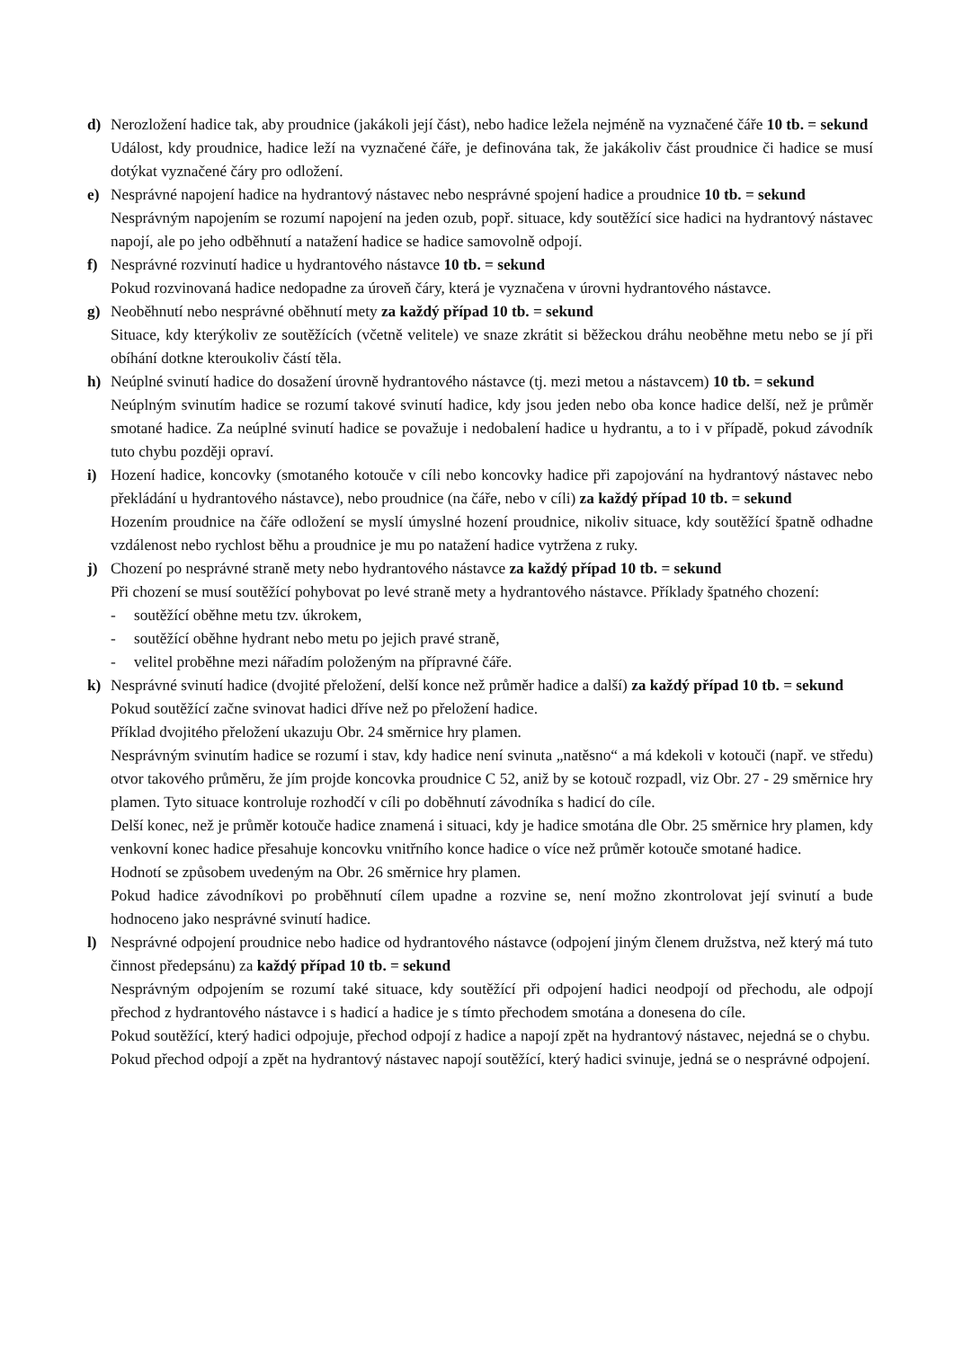d) Nerozložení hadice tak, aby proudnice (jakákoli její část), nebo hadice ležela nejméně na vyznačené čáře 10 tb. = sekund
Událost, kdy proudnice, hadice leží na vyznačené čáře, je definována tak, že jakákoliv část proudnice či hadice se musí dotýkat vyznačené čáry pro odložení.
e) Nesprávné napojení hadice na hydrantový nástavec nebo nesprávné spojení hadice a proudnice 10 tb. = sekund
Nesprávným napojením se rozumí napojení na jeden ozub, popř. situace, kdy soutěžící sice hadici na hydrantový nástavec napojí, ale po jeho odběhnutí a natažení hadice se hadice samovolně odpojí.
f) Nesprávné rozvinutí hadice u hydrantového nástavce 10 tb. = sekund
Pokud rozvinovaná hadice nedopadne za úroveň čáry, která je vyznačena v úrovni hydrantového nástavce.
g) Neoběhnutí nebo nesprávné oběhnutí mety za každý případ 10 tb. = sekund
Situace, kdy kterýkoliv ze soutěžících (včetně velitele) ve snaze zkrátit si běžeckou dráhu neoběhne metu nebo se jí při obíhání dotkne kteroukoliv částí těla.
h) Neúplné svinutí hadice do dosažení úrovně hydrantového nástavce (tj. mezi metou a nástavcem) 10 tb. = sekund
Neúplným svinutím hadice se rozumí takové svinutí hadice, kdy jsou jeden nebo oba konce hadice delší, než je průměr smotané hadice. Za neúplné svinutí hadice se považuje i nedobalení hadice u hydrantu, a to i v případě, pokud závodník tuto chybu později opraví.
i) Hození hadice, koncovky (smotaného kotouče v cíli nebo koncovky hadice při zapojování na hydrantový nástavec nebo překládání u hydrantového nástavce), nebo proudnice (na čáře, nebo v cíli) za každý případ 10 tb. = sekund
Hozením proudnice na čáře odložení se myslí úmyslné hození proudnice, nikoliv situace, kdy soutěžící špatně odhadne vzdálenost nebo rychlost běhu a proudnice je mu po natažení hadice vytržena z ruky.
j) Chození po nesprávné straně mety nebo hydrantového nástavce za každý případ 10 tb. = sekund
Při chození se musí soutěžící pohybovat po levé straně mety a hydrantového nástavce. Příklady špatného chození:
- soutěžící oběhne metu tzv. úkrokem,
- soutěžící oběhne hydrant nebo metu po jejich pravé straně,
- velitel proběhne mezi nářadím položeným na přípravné čáře.
k) Nesprávné svinutí hadice (dvojité přeložení, delší konce než průměr hadice a další) za každý případ 10 tb. = sekund
Pokud soutěžící začne svinovat hadici dříve než po přeložení hadice.
Příklad dvojitého přeložení ukazuju Obr. 24 směrnice hry plamen.
Nesprávným svinutím hadice se rozumí i stav, kdy hadice není svinuta „natěsno“ a má kdekoli v kotouči (např. ve středu) otvor takového průměru, že jím projde koncovka proudnice C 52, aniž by se kotouč rozpadl, viz Obr. 27 - 29 směrnice hry plamen. Tyto situace kontroluje rozhodčí v cíli po doběhnutí závodníka s hadicí do cíle.
Delší konec, než je průměr kotouče hadice znamená i situaci, kdy je hadice smotána dle Obr. 25 směrnice hry plamen, kdy venkovní konec hadice přesahuje koncovku vnitřního konce hadice o více než průměr kotouče smotané hadice.
Hodnotí se způsobem uvedeným na Obr. 26 směrnice hry plamen.
Pokud hadice závodníkovi po proběhnutí cílem upadne a rozvine se, není možno zkontrolovat její svinutí a bude hodnoceno jako nesprávné svinutí hadice.
l) Nesprávné odpojení proudnice nebo hadice od hydrantového nástavce (odpojení jiným členem družstva, než který má tuto činnost předepsánu) za každý případ 10 tb. = sekund
Nesprávným odpojením se rozumí také situace, kdy soutěžící při odpojení hadici neodpojí od přechodu, ale odpojí přechod z hydrantového nástavce i s hadicí a hadice je s tímto přechodem smotána a donesena do cíle.
Pokud soutěžící, který hadici odpojuje, přechod odpojí z hadice a napojí zpět na hydrantový nástavec, nejedná se o chybu.
Pokud přechod odpojí a zpět na hydrantový nástavec napojí soutěžící, který hadici svinuje, jedná se o nesprávné odpojení.